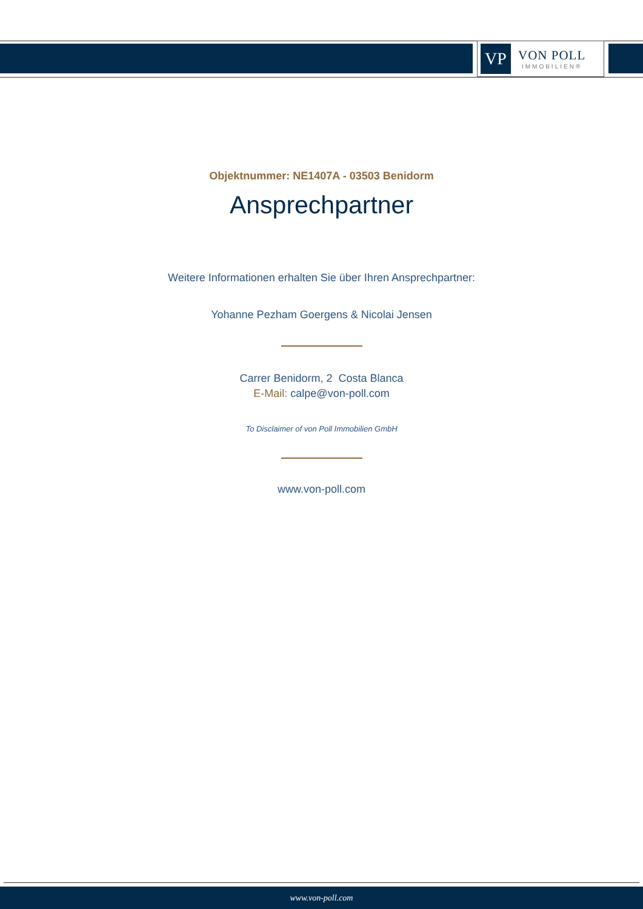VP
VON POLL
IMMOBILIEN®
Objektnummer: NE1407A - 03503 Benidorm
Ansprechpartner
Weitere Informationen erhalten Sie über Ihren Ansprechpartner:
Yohanne Pezham Goergens & Nicolai Jensen
Carrer Benidorm, 2 Costa Blanca
E-Mail: calpe@von-poll.com
To Disclaimer of von Poll Immobilien GmbH
www.von-poll.com
www.von-poll.com